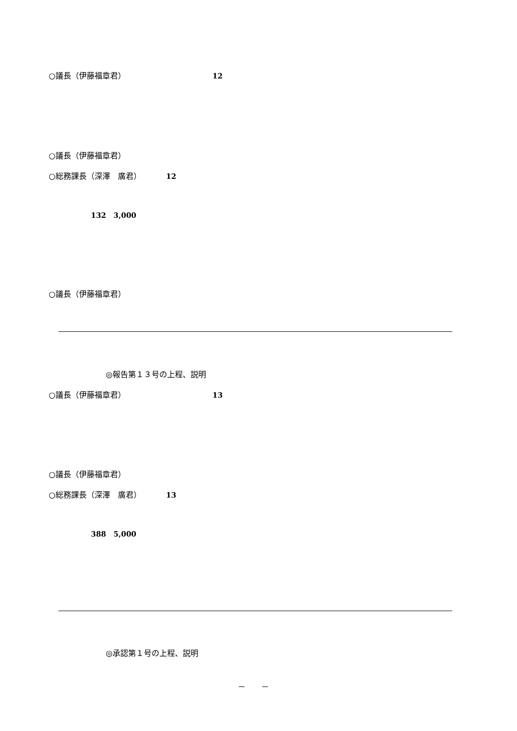○議長（伊藤福章君） 12
○議長（伊藤福章君）
○総務課長（深澤　廣君） 12
132　3,000
○議長（伊藤福章君）
◎報告第１３号の上程、説明
○議長（伊藤福章君） 13
○議長（伊藤福章君）
○総務課長（深澤　廣君） 13
388　5,000
◎承認第１号の上程、説明
－　　－